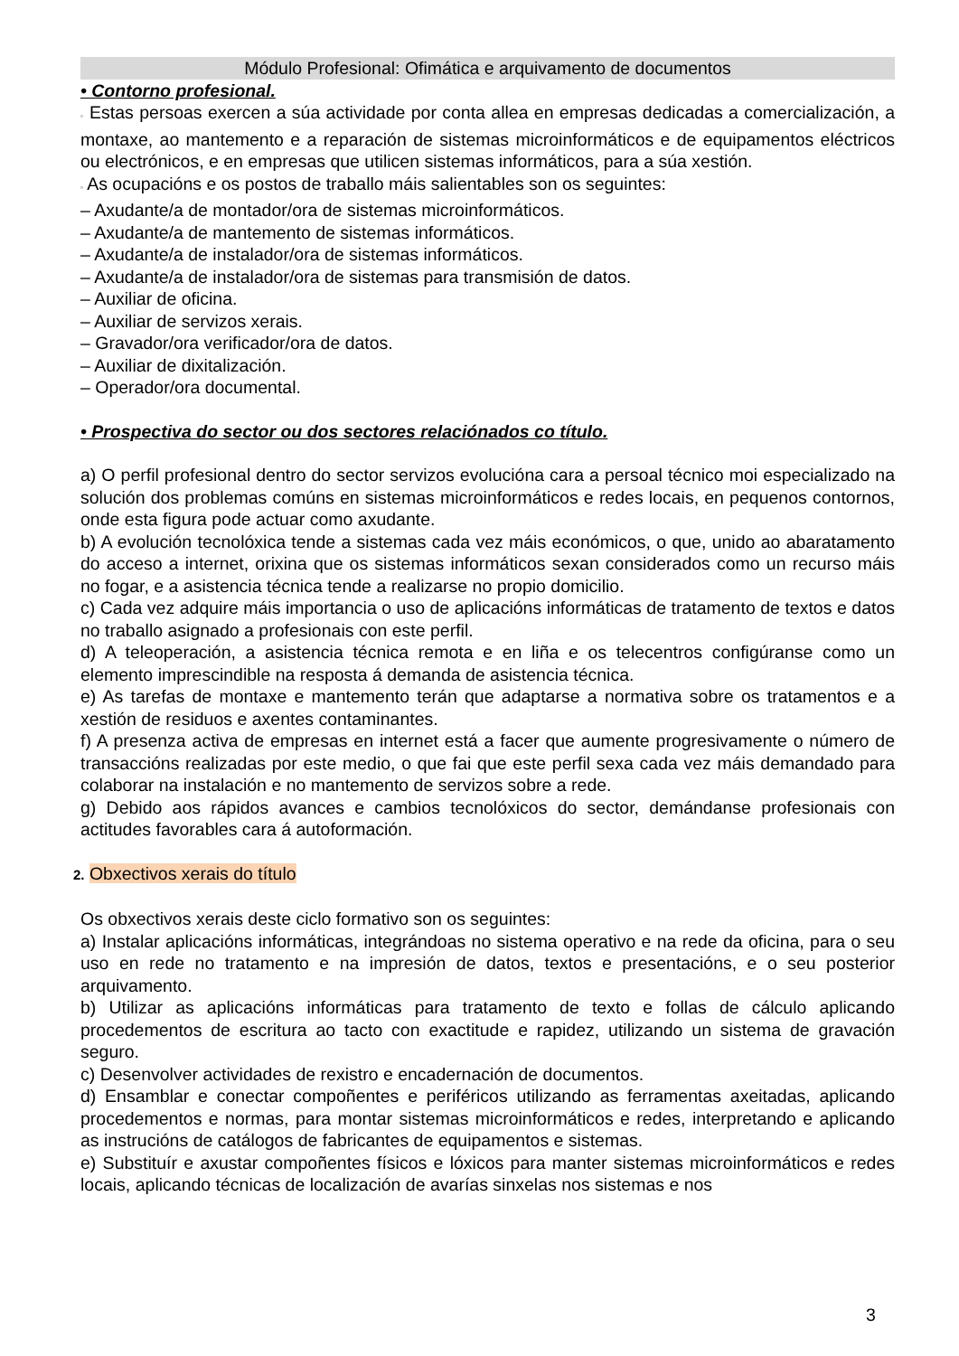Módulo Profesional: Ofimática e arquivamento de documentos
• Contorno profesional.
◦ Estas persoas exercen a súa actividade por conta allea en empresas dedicadas a comercialización, a montaxe, ao mantemento e a reparación de sistemas microinformáticos e de equipamentos eléctricos ou electrónicos, e en empresas que utilicen sistemas informáticos, para a súa xestión.
◦ As ocupacións e os postos de traballo máis salientables son os seguintes:
– Axudante/a de montador/ora de sistemas microinformáticos.
– Axudante/a de mantemento de sistemas informáticos.
– Axudante/a de instalador/ora de sistemas informáticos.
– Axudante/a de instalador/ora de sistemas para transmisión de datos.
– Auxiliar de oficina.
– Auxiliar de servizos xerais.
– Gravador/ora verificador/ora de datos.
– Auxiliar de dixitalización.
– Operador/ora documental.
• Prospectiva do sector ou dos sectores relaciónados co título.
a) O perfil profesional dentro do sector servizos evolucióna cara a persoal técnico moi especializado na solución dos problemas comúns en sistemas microinformáticos e redes locais, en pequenos contornos, onde esta figura pode actuar como axudante.
b) A evolución tecnolóxica tende a sistemas cada vez máis económicos, o que, unido ao abaratamento do acceso a internet, orixina que os sistemas informáticos sexan considerados como un recurso máis no fogar, e a asistencia técnica tende a realizarse no propio domicilio.
c) Cada vez adquire máis importancia o uso de aplicacións informáticas de tratamento de textos e datos no traballo asignado a profesionais con este perfil.
d) A teleoperación, a asistencia técnica remota e en liña e os telecentros configúranse como un elemento imprescindible na resposta á demanda de asistencia técnica.
e) As tarefas de montaxe e mantemento terán que adaptarse a normativa sobre os tratamentos e a xestión de residuos e axentes contaminantes.
f) A presenza activa de empresas en internet está a facer que aumente progresivamente o número de transaccións realizadas por este medio, o que fai que este perfil sexa cada vez máis demandado para colaborar na instalación e no mantemento de servizos sobre a rede.
g) Debido aos rápidos avances e cambios tecnolóxicos do sector, demándanse profesionais con actitudes favorables cara á autoformación.
2. Obxectivos xerais do título
Os obxectivos xerais deste ciclo formativo son os seguintes:
a) Instalar aplicacións informáticas, integrándoas no sistema operativo e na rede da oficina, para o seu uso en rede no tratamento e na impresión de datos, textos e presentacións, e o seu posterior arquivamento.
b) Utilizar as aplicacións informáticas para tratamento de texto e follas de cálculo aplicando procedementos de escritura ao tacto con exactitude e rapidez, utilizando un sistema de gravación seguro.
c) Desenvolver actividades de rexistro e encadernación de documentos.
d) Ensamblar e conectar compoñentes e periféricos utilizando as ferramentas axeitadas, aplicando procedementos e normas, para montar sistemas microinformáticos e redes, interpretando e aplicando as instrucións de catálogos de fabricantes de equipamentos e sistemas.
e) Substituír e axustar compoñentes físicos e lóxicos para manter sistemas microinformáticos e redes locais, aplicando técnicas de localización de avarías sinxelas nos sistemas e nos
3